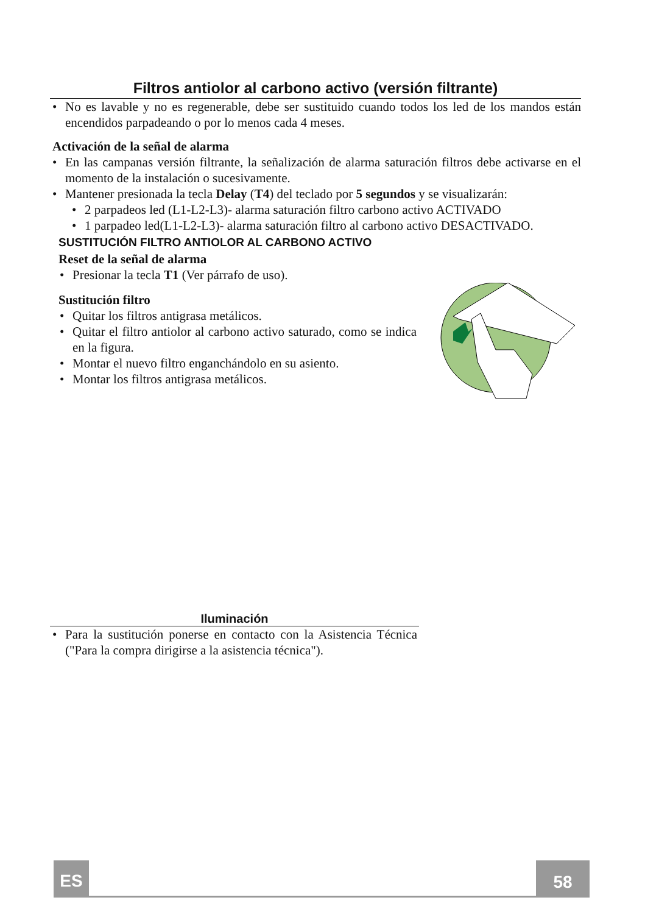Filtros antiolor al carbono activo (versión filtrante)
• No es lavable y no es regenerable, debe ser sustituido cuando todos los led de los mandos están encendidos parpadeando o por lo menos cada 4 meses.
Activación de la señal de alarma
• En las campanas versión filtrante, la señalización de alarma saturación filtros debe activarse en el momento de la instalación o sucesivamente.
• Mantener presionada la tecla Delay (T4) del teclado por 5 segundos y se visualizarán:
• 2 parpadeos led (L1-L2-L3)- alarma saturación filtro carbono activo ACTIVADO
• 1 parpadeo led(L1-L2-L3)- alarma saturación filtro al carbono activo DESACTIVADO.
SUSTITUCIÓN FILTRO ANTIOLOR AL CARBONO ACTIVO
Reset de la señal de alarma
• Presionar la tecla T1 (Ver párrafo de uso).
Sustitución filtro
• Quitar los filtros antigrasa metálicos.
• Quitar el filtro antiolor al carbono activo saturado, como se indica en la figura.
• Montar el nuevo filtro enganchándolo en su asiento.
• Montar los filtros antigrasa metálicos.
Iluminación
• Para la sustitución ponerse en contacto con la Asistencia Técnica ("Para la compra dirigirse a la asistencia técnica").
ES 58